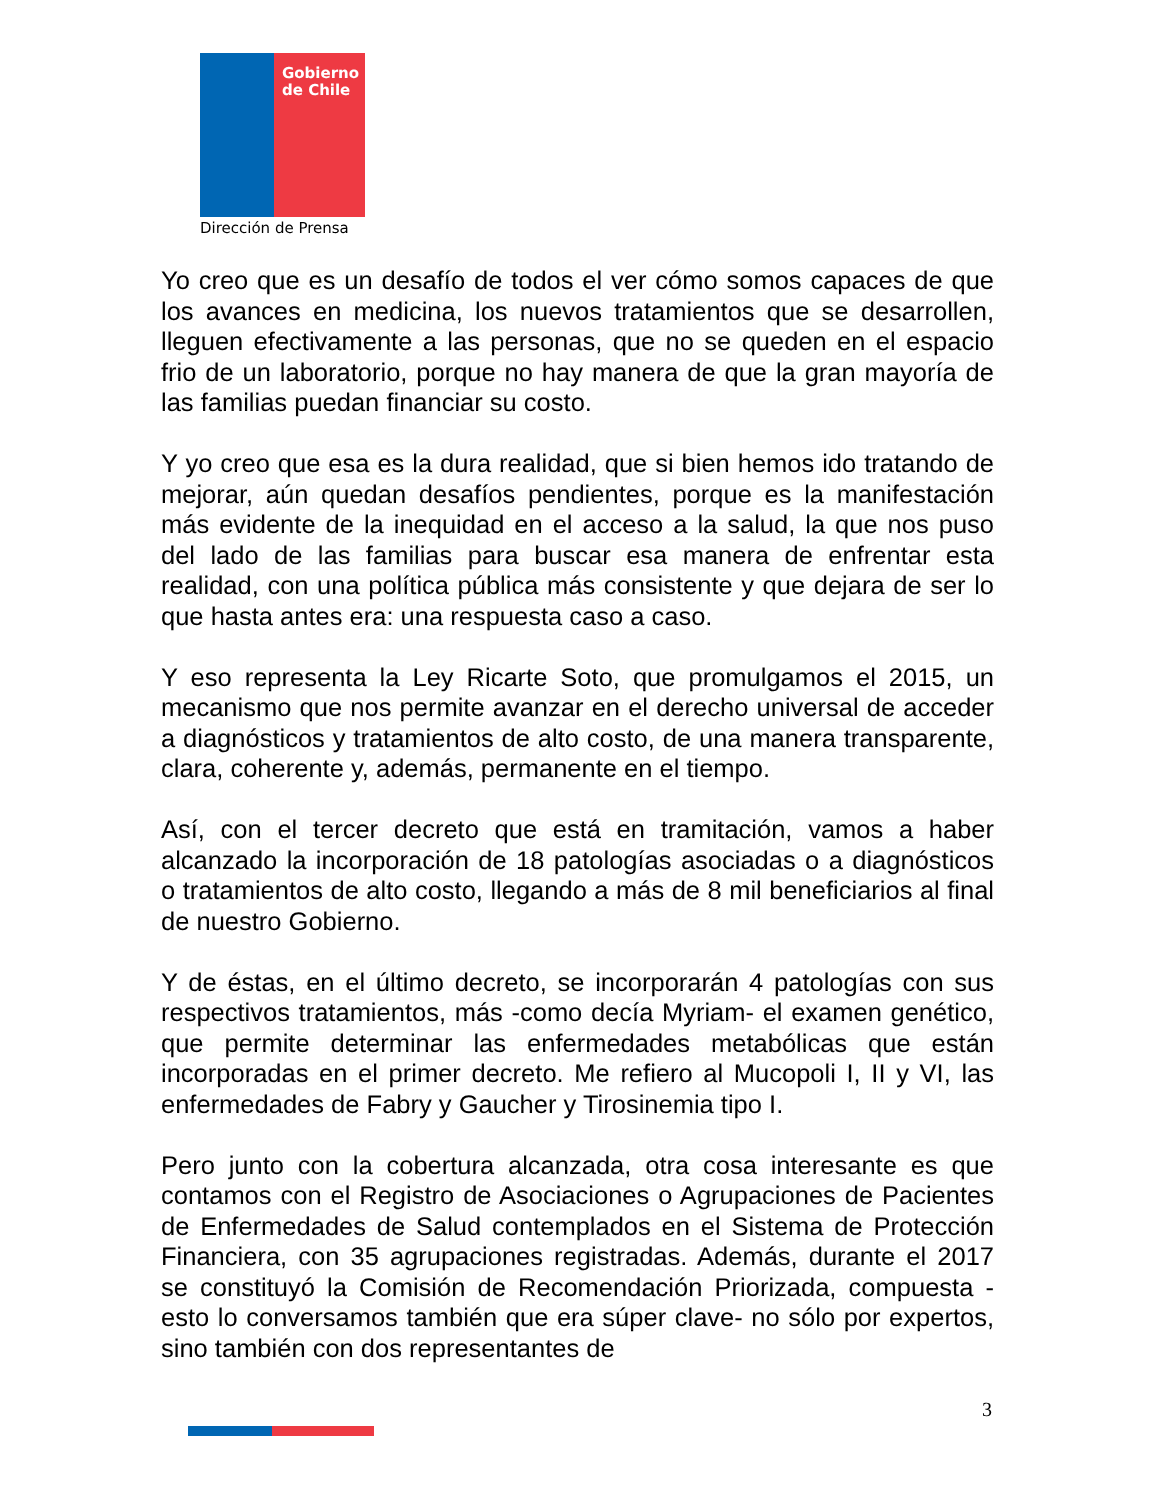Gobierno
de Chile
Dirección de Prensa
Yo creo que es un desafío de todos el ver cómo somos capaces de que los avances en medicina, los nuevos tratamientos que se desarrollen, lleguen efectivamente a las personas, que no se queden en el espacio frio de un laboratorio, porque no hay manera de que la gran mayoría de las familias puedan financiar su costo.
Y yo creo que esa es la dura realidad, que si bien hemos ido tratando de mejorar, aún quedan desafíos pendientes, porque es la manifestación más evidente de la inequidad en el acceso a la salud, la que nos puso del lado de las familias para buscar esa manera de enfrentar esta realidad, con una política pública más consistente y que dejara de ser lo que hasta antes era: una respuesta caso a caso.
Y eso representa la Ley Ricarte Soto, que promulgamos el 2015, un mecanismo que nos permite avanzar en el derecho universal de acceder a diagnósticos y tratamientos de alto costo, de una manera transparente, clara, coherente y, además, permanente en el tiempo.
Así, con el tercer decreto que está en tramitación, vamos a haber alcanzado la incorporación de 18 patologías asociadas o a diagnósticos o tratamientos de alto costo, llegando a más de 8 mil beneficiarios al final de nuestro Gobierno.
Y de éstas, en el último decreto, se incorporarán 4 patologías con sus respectivos tratamientos, más -como decía Myriam- el examen genético, que permite determinar las enfermedades metabólicas que están incorporadas en el primer decreto. Me refiero al Mucopoli I, II y VI, las enfermedades de Fabry y Gaucher y Tirosinemia tipo I.
Pero junto con la cobertura alcanzada, otra cosa interesante es que contamos con el Registro de Asociaciones o Agrupaciones de Pacientes de Enfermedades de Salud contemplados en el Sistema de Protección Financiera, con 35 agrupaciones registradas. Además, durante el 2017 se constituyó la Comisión de Recomendación Priorizada, compuesta -esto lo conversamos también que era súper clave- no sólo por expertos, sino también con dos representantes de
3